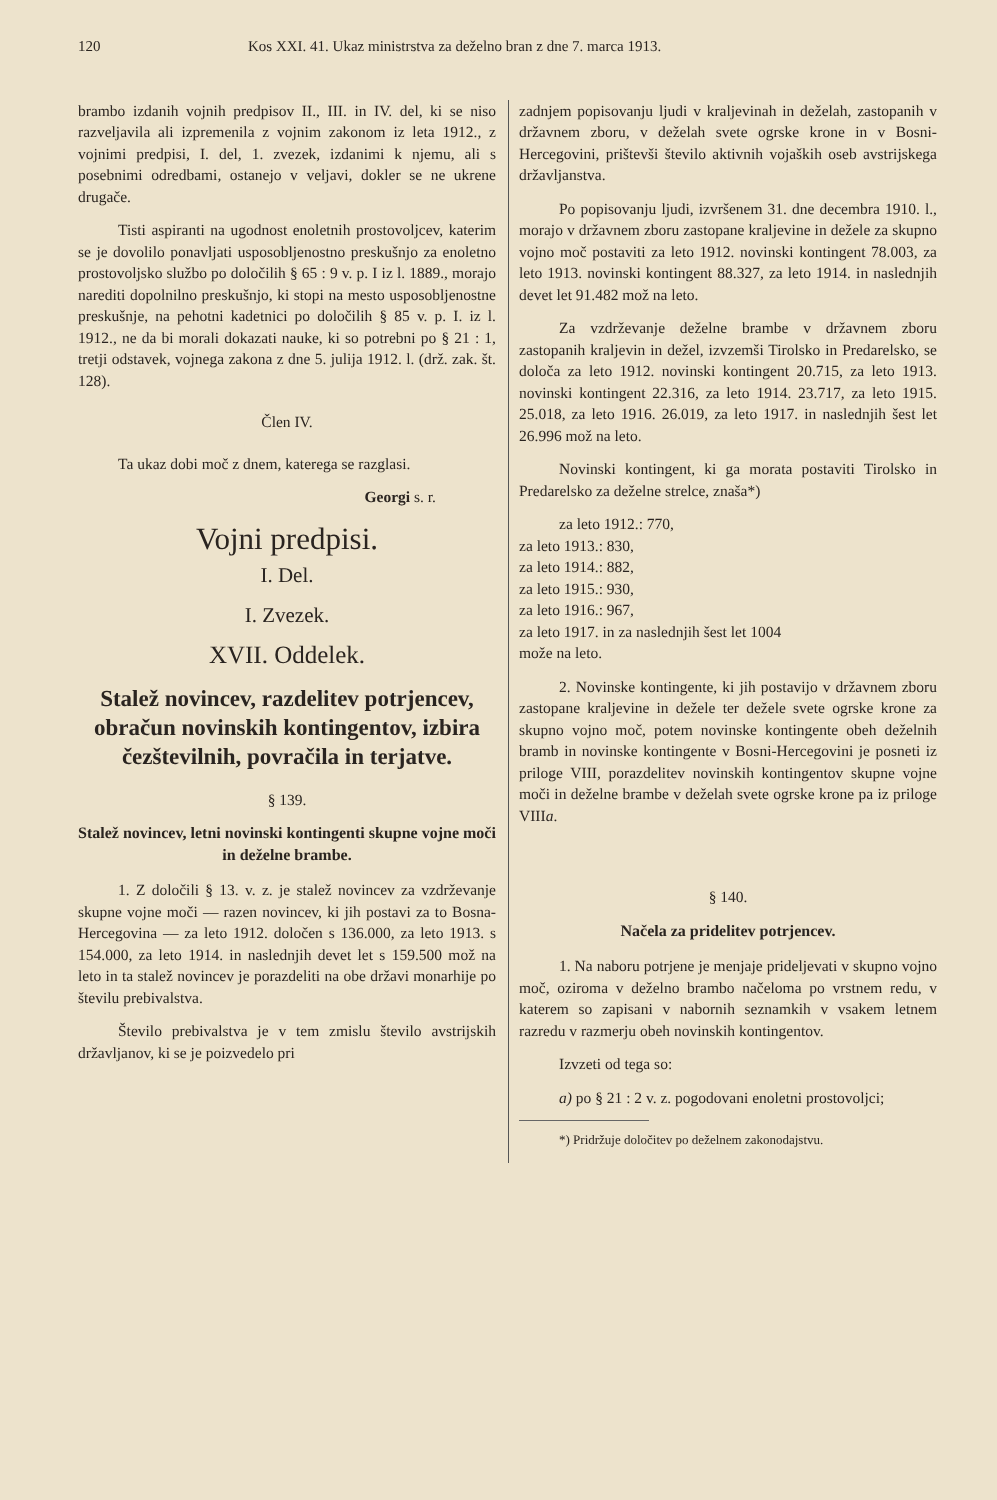120 Kos XXI. 41. Ukaz ministrstva za deželno bran z dne 7. marca 1913.
brambo izdanih vojnih predpisov II., III. in IV. del, ki se niso razveljavila ali izpremenila z vojnim zakonom iz leta 1912., z vojnimi predpisi, I. del, 1. zvezek, izdanimi k njemu, ali s posebnimi odredbami, ostanejo v veljavi, dokler se ne ukrene drugače.
Tisti aspiranti na ugodnost enoletnih prostovoljcev, katerim se je dovolilo ponavljati usposobljenostno preskušnjo za enoletno prostovoljsko službo po določilih § 65 : 9 v. p. I iz l. 1889., morajo narediti dopolnilno preskušnjo, ki stopi na mesto usposobljenostne preskušnje, na pehotni kadetnici po določilih § 85 v. p. I. iz l. 1912., ne da bi morali dokazati nauke, ki so potrebni po § 21 : 1, tretji odstavek, vojnega zakona z dne 5. julija 1912. l. (drž. zak. št. 128).
Člen IV.
Ta ukaz dobi moč z dnem, katerega se razglasi.
Georgi s. r.
Vojni predpisi.
I. Del.
I. Zvezek.
XVII. Oddelek.
Stalež novincev, razdelitev potrjencev, obračun novinskih kontingentov, izbira čezštevilnih, povračila in terjatve.
§ 139.
Stalež novincev, letni novinski kontingenti skupne vojne moči in deželne brambe.
1. Z določili § 13. v. z. je stalež novincev za vzdrževanje skupne vojne moči — razen novincev, ki jih postavi za to Bosna-Hercegovina — za leto 1912. določen s 136.000, za leto 1913. s 154.000, za leto 1914. in naslednjih devet let s 159.500 mož na leto in ta stalež novincev je porazdeliti na obe državi monarhije po številu prebivalstva.
Število prebivalstva je v tem zmislu število avstrijskih državljanov, ki se je poizvedelo pri
zadnjem popisovanju ljudi v kraljevinah in deželah, zastopanih v državnem zboru, v deželah svete ogrske krone in v Bosni-Hercegovini, prištevši število aktivnih vojaških oseb avstrijskega državljanstva.
Po popisovanju ljudi, izvršenem 31. dne decembra 1910. l., morajo v državnem zboru zastopane kraljevine in dežele za skupno vojno moč postaviti za leto 1912. novinski kontingent 78.003, za leto 1913. novinski kontingent 88.327, za leto 1914. in naslednjih devet let 91.482 mož na leto.
Za vzdrževanje deželne brambe v državnem zboru zastopanih kraljevin in dežel, izvzemši Tirolsko in Predarelsko, se določa za leto 1912. novinski kontingent 20.715, za leto 1913. novinski kontingent 22.316, za leto 1914. 23.717, za leto 1915. 25.018, za leto 1916. 26.019, za leto 1917. in naslednjih šest let 26.996 mož na leto.
Novinski kontingent, ki ga morata postaviti Tirolsko in Predarelsko za deželne strelce, znaša*)
za leto 1912.: 770,
za leto 1913.: 830,
za leto 1914.: 882,
za leto 1915.: 930,
za leto 1916.: 967,
za leto 1917. in za naslednjih šest let 1004
može na leto.
2. Novinske kontingente, ki jih postavijo v državnem zboru zastopane kraljevine in dežele ter dežele svete ogrske krone za skupno vojno moč, potem novinske kontingente obeh deželnih bramb in novinske kontingente v Bosni-Hercegovini je posneti iz priloge VIII, porazdelitev novinskih kontingentov skupne vojne moči in deželne brambe v deželah svete ogrske krone pa iz priloge VIIIa.
§ 140.
Načela za pridelitev potrjencev.
1. Na naboru potrjene je menjaje prideljevati v skupno vojno moč, oziroma v deželno brambo načeloma po vrstnem redu, v katerem so zapisani v nabornih seznamkih v vsakem letnem razredu v razmerju obeh novinskih kontingentov.
Izvzeti od tega so:
a) po § 21 : 2 v. z. pogodovani enoletni prostovoljci;
*) Pridržuje določitev po deželnem zakonodajstvu.